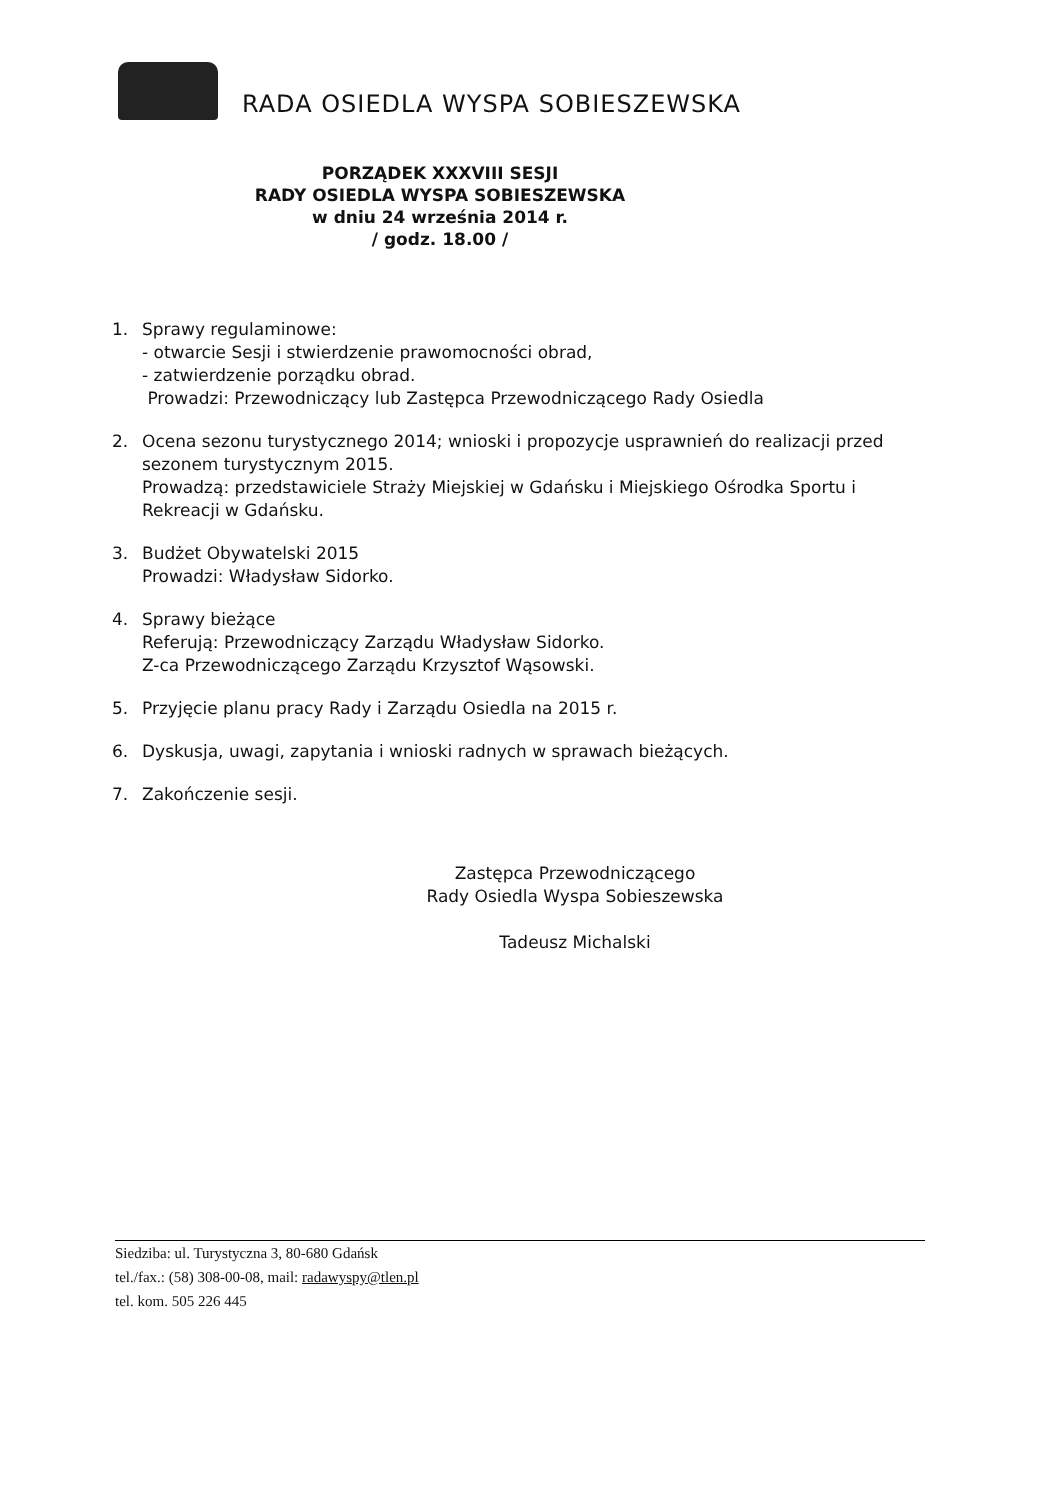RADA OSIEDLA WYSPA SOBIESZEWSKA
PORZĄDEK XXXVIII SESJI
RADY OSIEDLA WYSPA SOBIESZEWSKA
w dniu 24 września 2014 r.
/ godz. 18.00 /
1. Sprawy regulaminowe:
- otwarcie Sesji i stwierdzenie prawomocności obrad,
- zatwierdzenie porządku obrad.
Prowadzi: Przewodniczący lub Zastępca Przewodniczącego Rady Osiedla
2. Ocena sezonu turystycznego 2014; wnioski i propozycje usprawnień do realizacji przed sezonem turystycznym 2015.
Prowadzą: przedstawiciele Straży Miejskiej w Gdańsku i Miejskiego Ośrodka Sportu i Rekreacji w Gdańsku.
3. Budżet Obywatelski 2015
Prowadzi: Władysław Sidorko.
4. Sprawy bieżące
Referują: Przewodniczący Zarządu Władysław Sidorko.
Z-ca Przewodniczącego Zarządu Krzysztof Wąsowski.
5. Przyjęcie planu pracy Rady i Zarządu Osiedla na 2015 r.
6. Dyskusja, uwagi, zapytania i wnioski radnych w sprawach bieżących.
7. Zakończenie sesji.
Zastępca Przewodniczącego
Rady Osiedla Wyspa Sobieszewska
Tadeusz Michalski
Siedziba: ul. Turystyczna 3, 80-680 Gdańsk
tel./fax.: (58) 308-00-08, mail: radawyspy@tlen.pl
tel. kom. 505 226 445